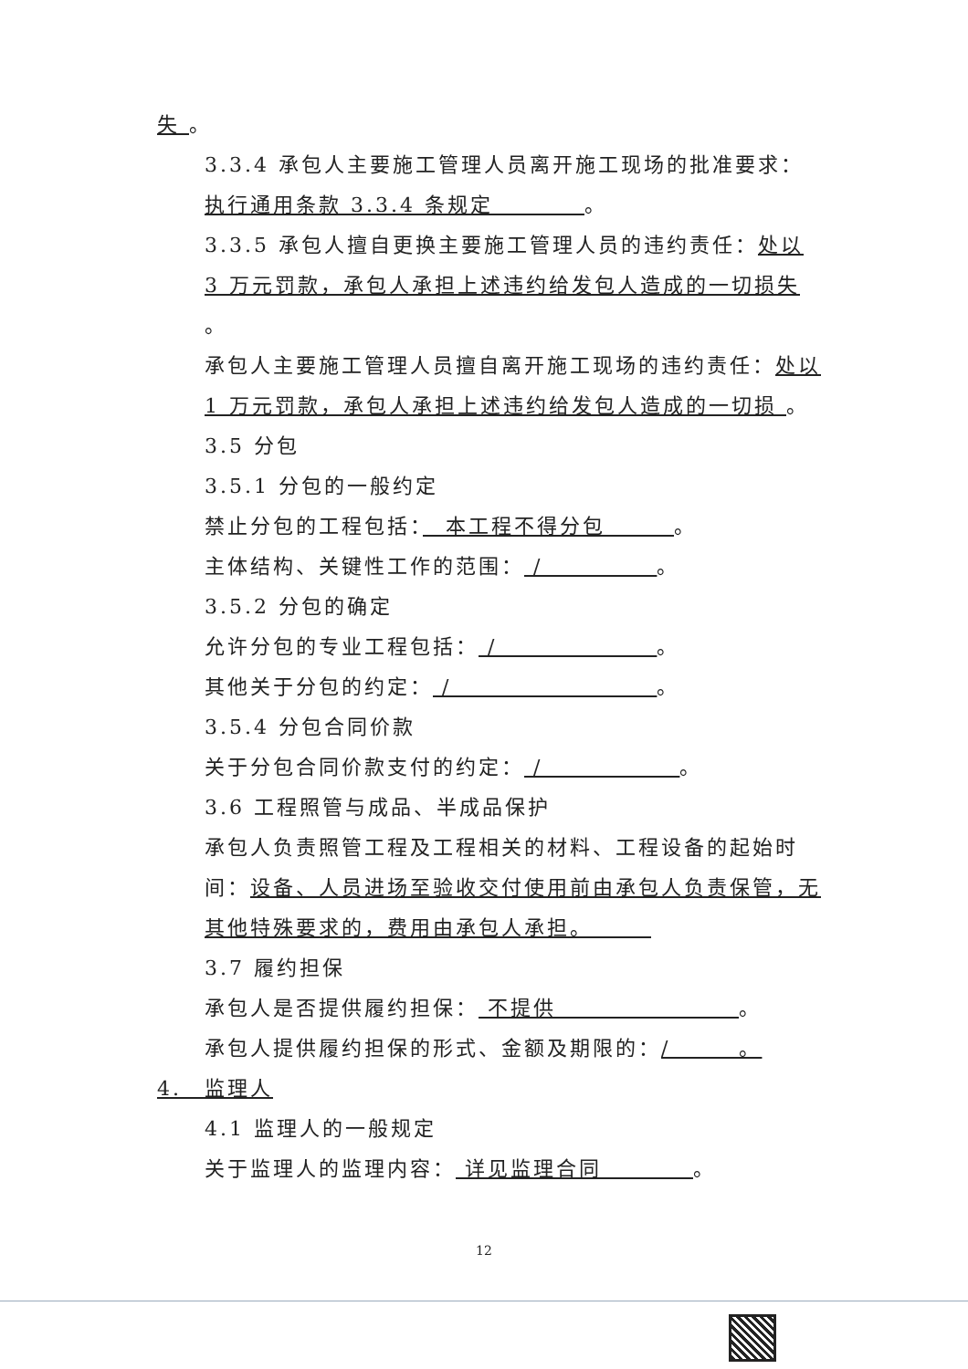失 。
3.3.4 承包人主要施工管理人员离开施工现场的批准要求：执行通用条款 3.3.4 条规定　　　　。
3.3.5 承包人擅自更换主要施工管理人员的违约责任：处以 3 万元罚款，承包人承担上述违约给发包人造成的一切损失 。
承包人主要施工管理人员擅自离开施工现场的违约责任：处以 1 万元罚款，承包人承担上述违约给发包人造成的一切损 。
3.5 分包
3.5.1 分包的一般约定
禁止分包的工程包括：　本工程不得分包　　　。
主体结构、关键性工作的范围： /　　　　　。
3.5.2 分包的确定
允许分包的专业工程包括： /　　　　　　　。
其他关于分包的约定： /　　　　　　　　　。
3.5.4 分包合同价款
关于分包合同价款支付的约定： /　　　　　　。
3.6 工程照管与成品、半成品保护
承包人负责照管工程及工程相关的材料、工程设备的起始时间：设备、人员进场至验收交付使用前由承包人负责保管，无其他特殊要求的，费用由承包人承担。　　　
3.7 履约担保
承包人是否提供履约担保： 不提供　　　　　　　　。
承包人提供履约担保的形式、金额及期限的：/　　　。
4.　监理人
4.1 监理人的一般规定
关于监理人的监理内容： 详见监理合同　　　　。
12